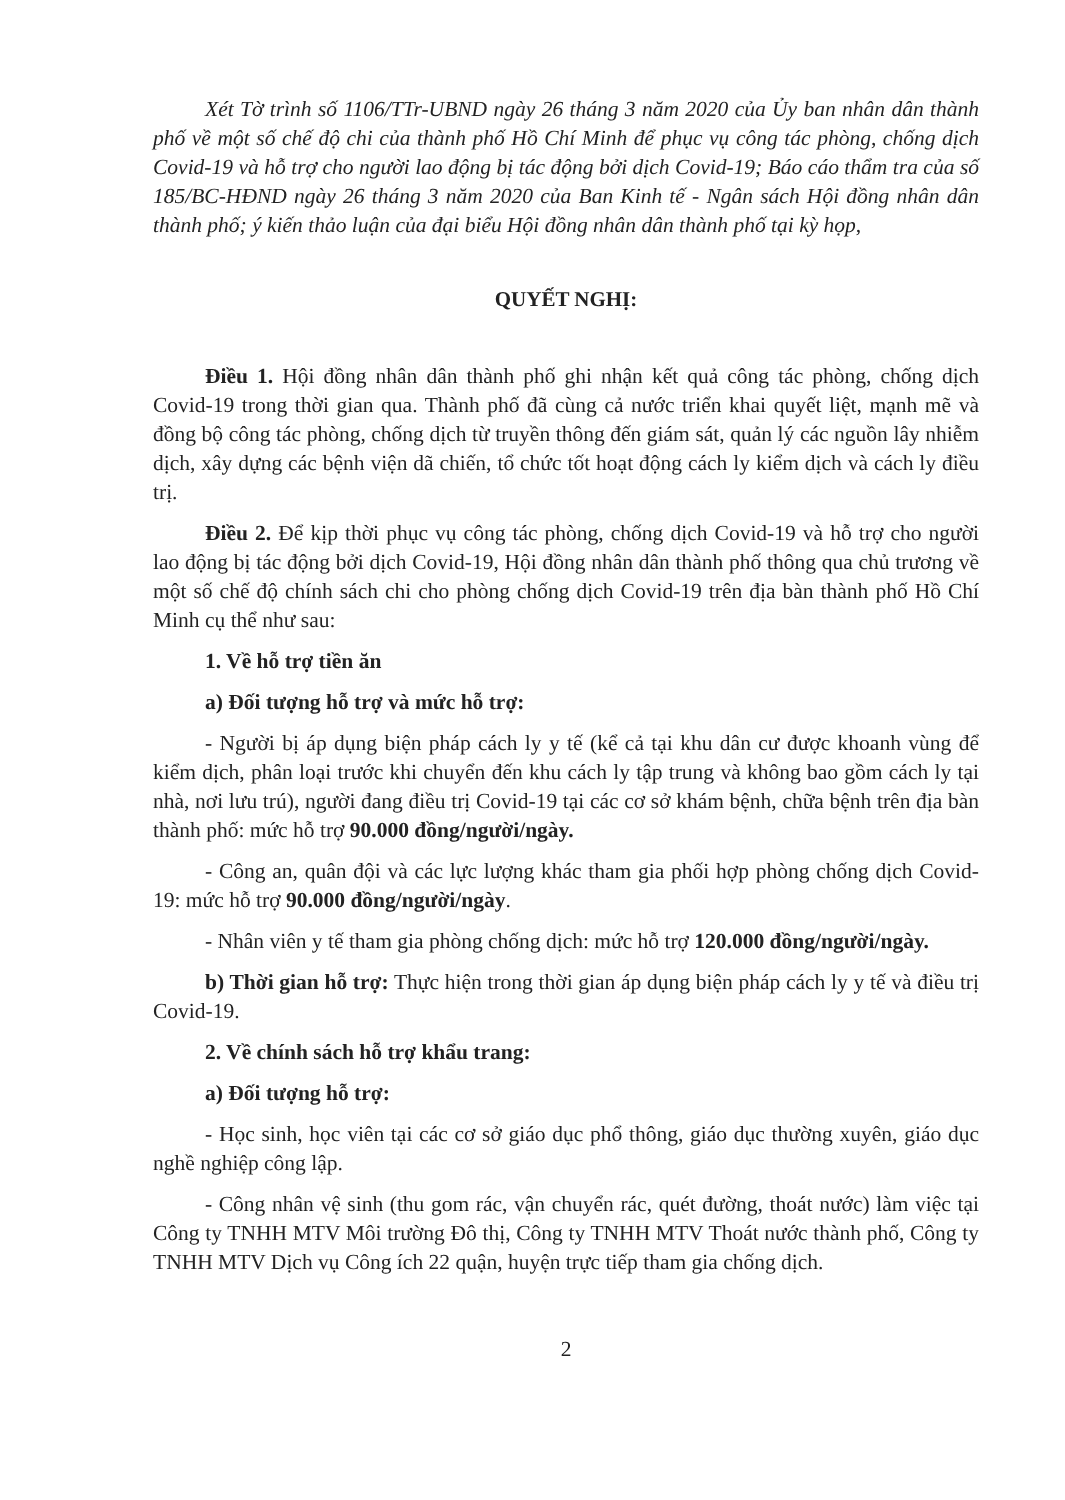Xét Tờ trình số 1106/TTr-UBND ngày 26 tháng 3 năm 2020 của Ủy ban nhân dân thành phố về một số chế độ chi của thành phố Hồ Chí Minh để phục vụ công tác phòng, chống dịch Covid-19 và hỗ trợ cho người lao động bị tác động bởi dịch Covid-19; Báo cáo thẩm tra của số 185/BC-HĐND ngày 26 tháng 3 năm 2020 của Ban Kinh tế - Ngân sách Hội đồng nhân dân thành phố; ý kiến thảo luận của đại biểu Hội đồng nhân dân thành phố tại kỳ họp,
QUYẾT NGHỊ:
Điều 1. Hội đồng nhân dân thành phố ghi nhận kết quả công tác phòng, chống dịch Covid-19 trong thời gian qua. Thành phố đã cùng cả nước triển khai quyết liệt, mạnh mẽ và đồng bộ công tác phòng, chống dịch từ truyền thông đến giám sát, quản lý các nguồn lây nhiễm dịch, xây dựng các bệnh viện dã chiến, tổ chức tốt hoạt động cách ly kiểm dịch và cách ly điều trị.
Điều 2. Để kịp thời phục vụ công tác phòng, chống dịch Covid-19 và hỗ trợ cho người lao động bị tác động bởi dịch Covid-19, Hội đồng nhân dân thành phố thông qua chủ trương về một số chế độ chính sách chi cho phòng chống dịch Covid-19 trên địa bàn thành phố Hồ Chí Minh cụ thể như sau:
1. Về hỗ trợ tiền ăn
a) Đối tượng hỗ trợ và mức hỗ trợ:
- Người bị áp dụng biện pháp cách ly y tế (kể cả tại khu dân cư được khoanh vùng để kiểm dịch, phân loại trước khi chuyển đến khu cách ly tập trung và không bao gồm cách ly tại nhà, nơi lưu trú), người đang điều trị Covid-19 tại các cơ sở khám bệnh, chữa bệnh trên địa bàn thành phố: mức hỗ trợ 90.000 đồng/người/ngày.
- Công an, quân đội và các lực lượng khác tham gia phối hợp phòng chống dịch Covid-19: mức hỗ trợ 90.000 đồng/người/ngày.
- Nhân viên y tế tham gia phòng chống dịch: mức hỗ trợ 120.000 đồng/người/ngày.
b) Thời gian hỗ trợ: Thực hiện trong thời gian áp dụng biện pháp cách ly y tế và điều trị Covid-19.
2. Về chính sách hỗ trợ khẩu trang:
a) Đối tượng hỗ trợ:
- Học sinh, học viên tại các cơ sở giáo dục phổ thông, giáo dục thường xuyên, giáo dục nghề nghiệp công lập.
- Công nhân vệ sinh (thu gom rác, vận chuyển rác, quét đường, thoát nước) làm việc tại Công ty TNHH MTV Môi trường Đô thị, Công ty TNHH MTV Thoát nước thành phố, Công ty TNHH MTV Dịch vụ Công ích 22 quận, huyện trực tiếp tham gia chống dịch.
2